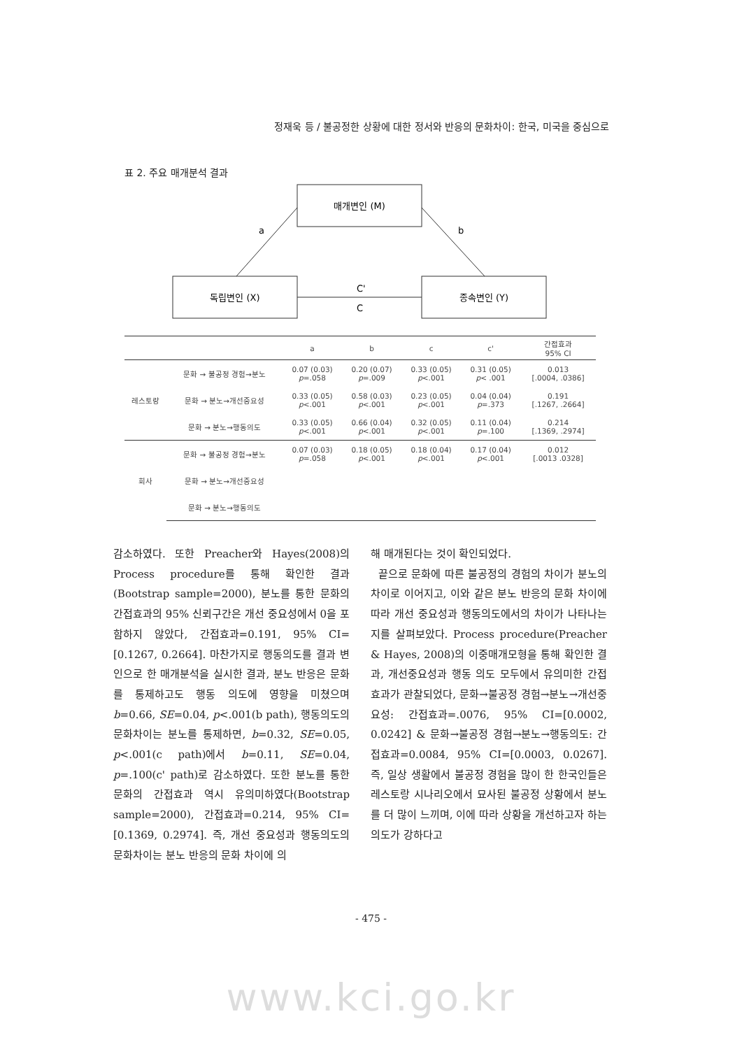정재욱 등 / 불공정한 상황에 대한 정서와 반응의 문화차이: 한국, 미국을 중심으로
표 2. 주요 매개분석 결과
매개변인 (M)
독립변인 (X)
종속변인 (Y)
a
b
C'
C
| | | a | b | c | c' | 간접효과 95% CI |
| --- | --- | --- | --- | --- | --- | --- |
| 레스토랑 | 문화 → 불공정 경험→분노 | 0.07 (0.03) p =.058 | 0.20 (0.07) p =.009 | 0.33 (0.05) p <.001 | 0.31 (0.05) p < .001 | 0.013 [.0004, .0386] |
| | 문화 → 분노→개선중요성 | 0.33 (0.05) p <.001 | 0.58 (0.03) p <.001 | 0.23 (0.05) p <.001 | 0.04 (0.04) p =.373 | 0.191 [.1267, .2664] |
| | 문화 → 분노→행동의도 | 0.33 (0.05) p <.001 | 0.66 (0.04) p <.001 | 0.32 (0.05) p <.001 | 0.11 (0.04) p =.100 | 0.214 [.1369, .2974] |
| 회사 | 문화 → 불공정 경험→분노 | 0.07 (0.03) p =.058 | 0.18 (0.05) p <.001 | 0.18 (0.04) p <.001 | 0.17 (0.04) p <.001 | 0.012 [.0013 .0328] |
| | 문화 → 분노→개선중요성 | | | | | |
| | 문화 → 분노→행동의도 | | | | | |
감소하였다. 또한 Preacher와 Hayes(2008)의 Process procedure를 통해 확인한 결과(Bootstrap sample=2000), 분노를 통한 문화의 간접효과의 95% 신뢰구간은 개선 중요성에서 0을 포함하지 않았다, 간접효과=0.191, 95% CI=[0.1267, 0.2664]. 마찬가지로 행동의도를 결과 변인으로 한 매개분석을 실시한 결과, 분노 반응은 문화를 통제하고도 행동 의도에 영향을 미쳤으며 b=0.66, SE=0.04, p<.001(b path), 행동의도의 문화차이는 분노를 통제하면, b=0.32, SE=0.05, p<.001(c path)에서 b=0.11, SE=0.04, p=.100(c' path)로 감소하였다. 또한 분노를 통한 문화의 간접효과 역시 유의미하였다(Bootstrap sample=2000), 간접효과=0.214, 95% CI=[0.1369, 0.2974]. 즉, 개선 중요성과 행동의도의 문화차이는 분노 반응의 문화 차이에 의
해 매개된다는 것이 확인되었다.
끝으로 문화에 따른 불공정의 경험의 차이가 분노의 차이로 이어지고, 이와 같은 분노 반응의 문화 차이에 따라 개선 중요성과 행동의도에서의 차이가 나타나는지를 살펴보았다. Process procedure(Preacher & Hayes, 2008)의 이중매개모형을 통해 확인한 결과, 개선중요성과 행동 의도 모두에서 유의미한 간접효과가 관찰되었다, 문화→불공정 경험→분노→개선중요성: 간접효과=.0076, 95% CI=[0.0002, 0.0242] & 문화→불공정 경험→분노→행동의도: 간접효과=0.0084, 95% CI=[0.0003, 0.0267]. 즉, 일상 생활에서 불공정 경험을 많이 한 한국인들은 레스토랑 시나리오에서 묘사된 불공정 상황에서 분노를 더 많이 느끼며, 이에 따라 상황을 개선하고자 하는 의도가 강하다고
- 475 -
www.kci.go.kr